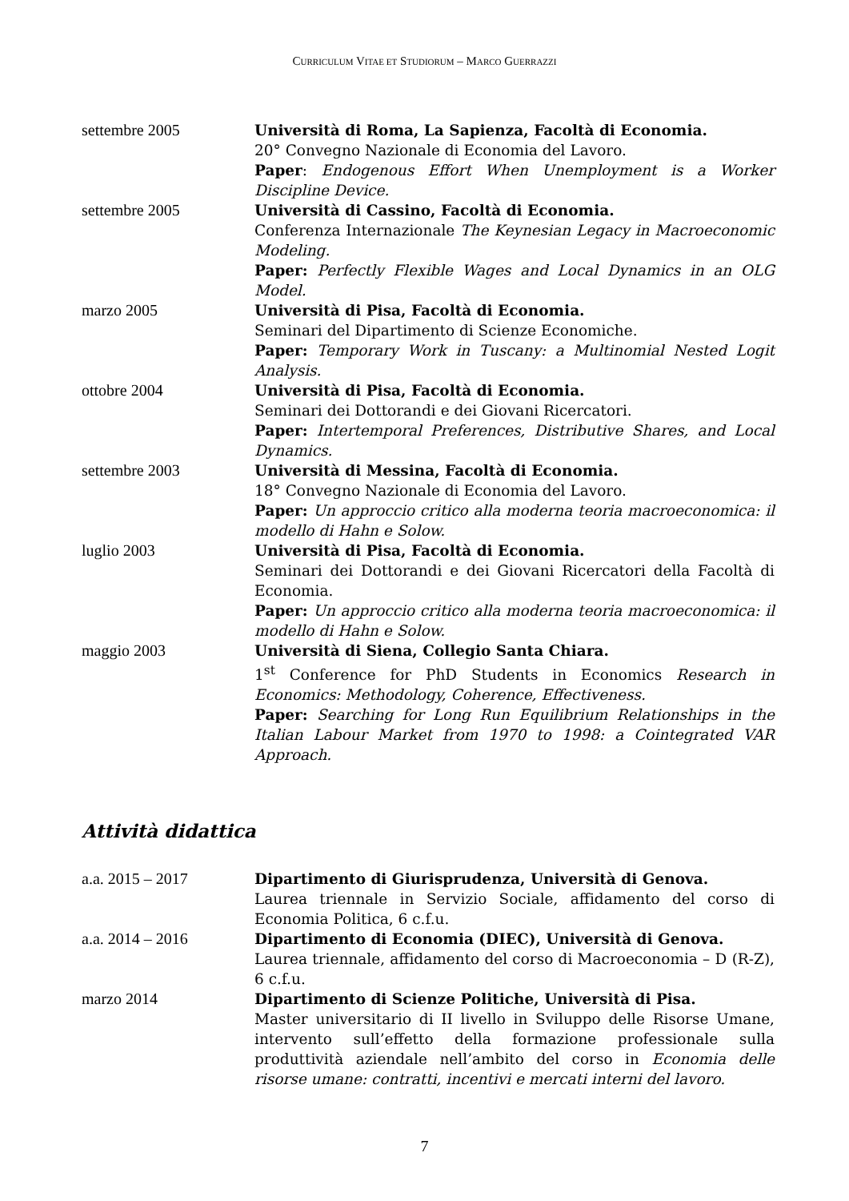CURRICULUM VITAE ET STUDIORUM – MARCO GUERRAZZI
settembre 2005 Università di Roma, La Sapienza, Facoltà di Economia.
20° Convegno Nazionale di Economia del Lavoro.
Paper: Endogenous Effort When Unemployment is a Worker Discipline Device.
settembre 2005 Università di Cassino, Facoltà di Economia.
Conferenza Internazionale The Keynesian Legacy in Macroeconomic Modeling.
Paper: Perfectly Flexible Wages and Local Dynamics in an OLG Model.
marzo 2005 Università di Pisa, Facoltà di Economia.
Seminari del Dipartimento di Scienze Economiche.
Paper: Temporary Work in Tuscany: a Multinomial Nested Logit Analysis.
ottobre 2004 Università di Pisa, Facoltà di Economia.
Seminari dei Dottorandi e dei Giovani Ricercatori.
Paper: Intertemporal Preferences, Distributive Shares, and Local Dynamics.
settembre 2003 Università di Messina, Facoltà di Economia.
18° Convegno Nazionale di Economia del Lavoro.
Paper: Un approccio critico alla moderna teoria macroeconomica: il modello di Hahn e Solow.
luglio 2003 Università di Pisa, Facoltà di Economia.
Seminari dei Dottorandi e dei Giovani Ricercatori della Facoltà di Economia.
Paper: Un approccio critico alla moderna teoria macroeconomica: il modello di Hahn e Solow.
maggio 2003 Università di Siena, Collegio Santa Chiara.
1<sup>st</sup> Conference for PhD Students in Economics Research in Economics: Methodology, Coherence, Effectiveness.
Paper: Searching for Long Run Equilibrium Relationships in the Italian Labour Market from 1970 to 1998: a Cointegrated VAR Approach.
Attività didattica
a.a. 2015 – 2017 Dipartimento di Giurisprudenza, Università di Genova.
Laurea triennale in Servizio Sociale, affidamento del corso di Economia Politica, 6 c.f.u.
a.a. 2014 – 2016 Dipartimento di Economia (DIEC), Università di Genova.
Laurea triennale, affidamento del corso di Macroeconomia – D (R-Z), 6 c.f.u.
marzo 2014 Dipartimento di Scienze Politiche, Università di Pisa.
Master universitario di II livello in Sviluppo delle Risorse Umane, intervento sull’effetto della formazione professionale sulla produttività aziendale nell’ambito del corso in Economia delle risorse umane: contratti, incentivi e mercati interni del lavoro.
7